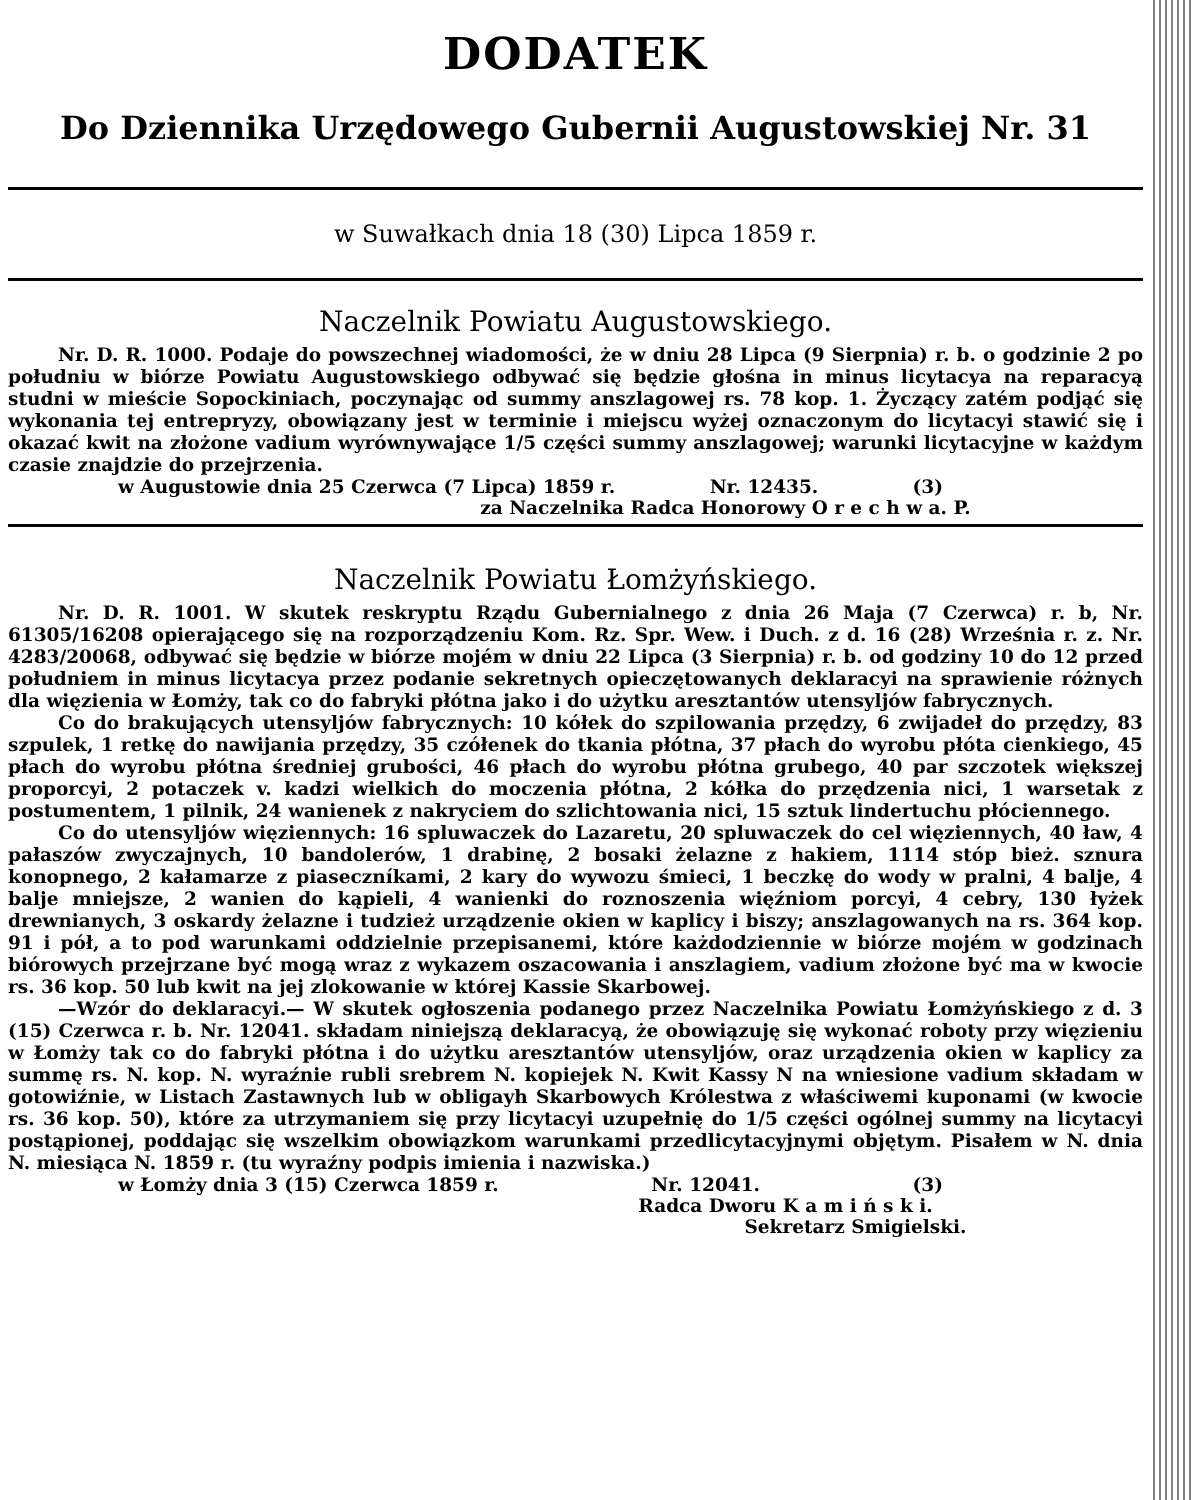DODATEK
Do Dziennika Urzędowego Gubernii Augustowskiej Nr. 31
w Suwałkach dnia 18 (30) Lipca 1859 r.
Naczelnik Powiatu Augustowskiego.
Nr. D. R. 1000. Podaje do powszechnej wiadomości, że w dniu 28 Lipca (9 Sierpnia) r. b. o godzinie 2 po południu w biórze Powiatu Augustowskiego odbywać się będzie głośna in minus licytacya na reparacyą studni w mieście Sopockiniach, poczynając od summy anszlagowej rs. 78 kop. 1. Życzący zatém podjąć się wykonania tej entrepryzy, obowiązany jest w terminie i miejscu wyżej oznaczonym do licytacyi stawić się i okazać kwit na złożone vadium wyrównywające 1/5 części summy anszlagowej; warunki licytacyjne w każdym czasie znajdzie do przejrzenia.
w Augustowie dnia 25 Czerwca (7 Lipca) 1859 r. Nr. 12435. (3)
za Naczelnika Radca Honorowy O r e c h w a. P.
Naczelnik Powiatu Łomżyńskiego.
Nr. D. R. 1001. W skutek reskryptu Rządu Gubernialnego z dnia 26 Maja (7 Czerwca) r. b, Nr. 61305/16208 opierającego się na rozporządzeniu Kom. Rz. Spr. Wew. i Duch. z d. 16 (28) Września r. z. Nr. 4283/20068, odbywać się będzie w biórze mojém w dniu 22 Lipca (3 Sierpnia) r. b. od godziny 10 do 12 przed południem in minus licytacya przez podanie sekretnych opieczętowanych deklaracyi na sprawienie różnych dla więzienia w Łomży, tak co do fabryki płótna jako i do użytku aresztantów utensyljów fabrycznych.
Co do brakujących utensyljów fabrycznych: 10 kółek do szpilowania przędzy, 6 zwijadeł do przędzy, 83 szpulek, 1 retkę do nawijania przędzy, 35 czółenek do tkania płótna, 37 płach do wyrobu płóta cienkiego, 45 płach do wyrobu płótna średniej grubości, 46 płach do wyrobu płótna grubego, 40 par szczotek większej proporcyi, 2 potaczek v. kadzi wielkich do moczenia płótna, 2 kółka do przędzenia nici, 1 warsetak z postumentem, 1 pilnik, 24 wanienek z nakryciem do szlichtowania nici, 15 sztuk lindertuchu płóciennego.
Co do utensyljów więziennych: 16 spluwaczek do Lazaretu, 20 spluwaczek do cel więziennych, 40 ław, 4 pałaszów zwyczajnych, 10 bandolerów, 1 drabinę, 2 bosaki żelazne z hakiem, 1114 stóp bież. sznura konopnego, 2 kałamarze z piaseczníkami, 2 kary do wywozu śmieci, 1 beczkę do wody w pralni, 4 balje, 4 balje mniejsze, 2 wanien do kąpieli, 4 wanienki do roznoszenia więźniom porcyi, 4 cebry, 130 łyżek drewnianych, 3 oskardy żelazne i tudzież urządzenie okien w kaplicy i biszy; anszlagowanych na rs. 364 kop. 91 i pół, a to pod warunkami oddzielnie przepisanemi, które każdodziennie w biórze mojém w godzinach biórowych przejrzane być mogą wraz z wykazem oszacowania i anszlagiem, vadium złożone być ma w kwocie rs. 36 kop. 50 lub kwit na jej zlokowanie w której Kassie Skarbowej.
—Wzór do deklaracyi.— W skutek ogłoszenia podanego przez Naczelnika Powiatu Łomżyńskiego z d. 3 (15) Czerwca r. b. Nr. 12041. składam niniejszą deklaracyą, że obowiązuję się wykonać roboty przy więzieniu w Łomży tak co do fabryki płótna i do użytku aresztantów utensyljów, oraz urządzenia okien w kaplicy za summę rs. N. kop. N. wyraźnie rubli srebrem N. kopiejek N. Kwit Kassy N na wniesione vadium składam w gotowiźnie, w Listach Zastawnych lub w obligayh Skarbowych Królestwa z właściwemi kuponami (w kwocie rs. 36 kop. 50), które za utrzymaniem się przy licytacyi uzupełnię do 1/5 części ogólnej summy na licytacyi postąpionej, poddając się wszelkim obowiązkom warunkami przedlicytacyjnymi objętym. Pisałem w N. dnia N. miesiąca N. 1859 r. (tu wyraźny podpis imienia i nazwiska.)
w Łomży dnia 3 (15) Czerwca 1859 r. Nr. 12041. (3)
Radca Dworu K a m i ń s k i.
Sekretarz Smigielski.